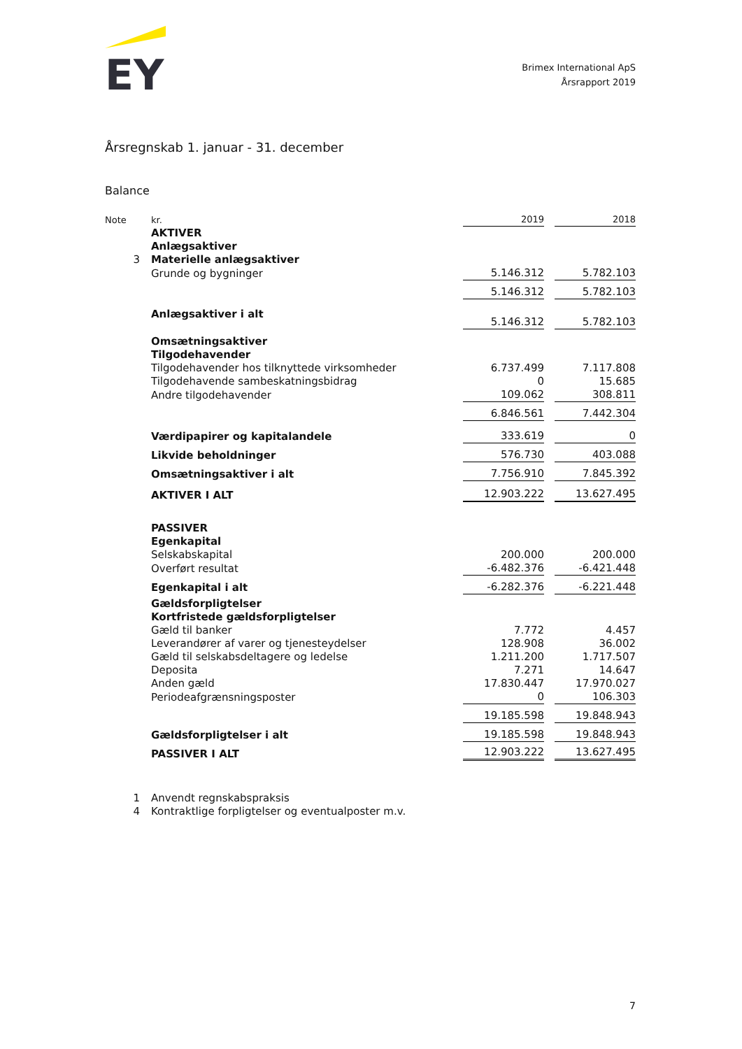EY
Brimex International ApS
Årsrapport 2019
Årsregnskab 1. januar - 31. december
Balance
| Note | kr. | 2019 | | 2018 |
| | AKTIVER | | | |
| | Anlægsaktiver | | | |
| 3 | Materielle anlægsaktiver | | | |
| | Grunde og bygninger | 5.146.312 | | 5.782.103 |
| | | 5.146.312 | | 5.782.103 |
| | Anlægsaktiver i alt | 5.146.312 | | 5.782.103 |
| | Omsætningsaktiver | | | |
| | Tilgodehavender | | | |
| | Tilgodehavender hos tilknyttede virksomheder | 6.737.499 | | 7.117.808 |
| | Tilgodehavende sambeskatningsbidrag | 0 | | 15.685 |
| | Andre tilgodehavender | 109.062 | | 308.811 |
| | | 6.846.561 | | 7.442.304 |
| | Værdipapirer og kapitalandele | 333.619 | | 0 |
| | Likvide beholdninger | 576.730 | | 403.088 |
| | Omsætningsaktiver i alt | 7.756.910 | | 7.845.392 |
| | AKTIVER I ALT | 12.903.222 | | 13.627.495 |
| | PASSIVER | | | |
| | Egenkapital | | | |
| | Selskabskapital | 200.000 | | 200.000 |
| | Overført resultat | -6.482.376 | | -6.421.448 |
| | Egenkapital i alt | -6.282.376 | | -6.221.448 |
| | Gældsforpligtelser | | | |
| | Kortfristede gældsforpligtelser | | | |
| | Gæld til banker | 7.772 | | 4.457 |
| | Leverandører af varer og tjenesteydelser | 128.908 | | 36.002 |
| | Gæld til selskabsdeltagere og ledelse | 1.211.200 | | 1.717.507 |
| | Deposita | 7.271 | | 14.647 |
| | Anden gæld | 17.830.447 | | 17.970.027 |
| | Periodeafgrænsningsposter | 0 | | 106.303 |
| | | 19.185.598 | | 19.848.943 |
| | Gældsforpligtelser i alt | 19.185.598 | | 19.848.943 |
| | PASSIVER I ALT | 12.903.222 | | 13.627.495 |
| 1 | Anvendt regnskabspraksis |
| 4 | Kontraktlige forpligtelser og eventualposter m.v. |
7